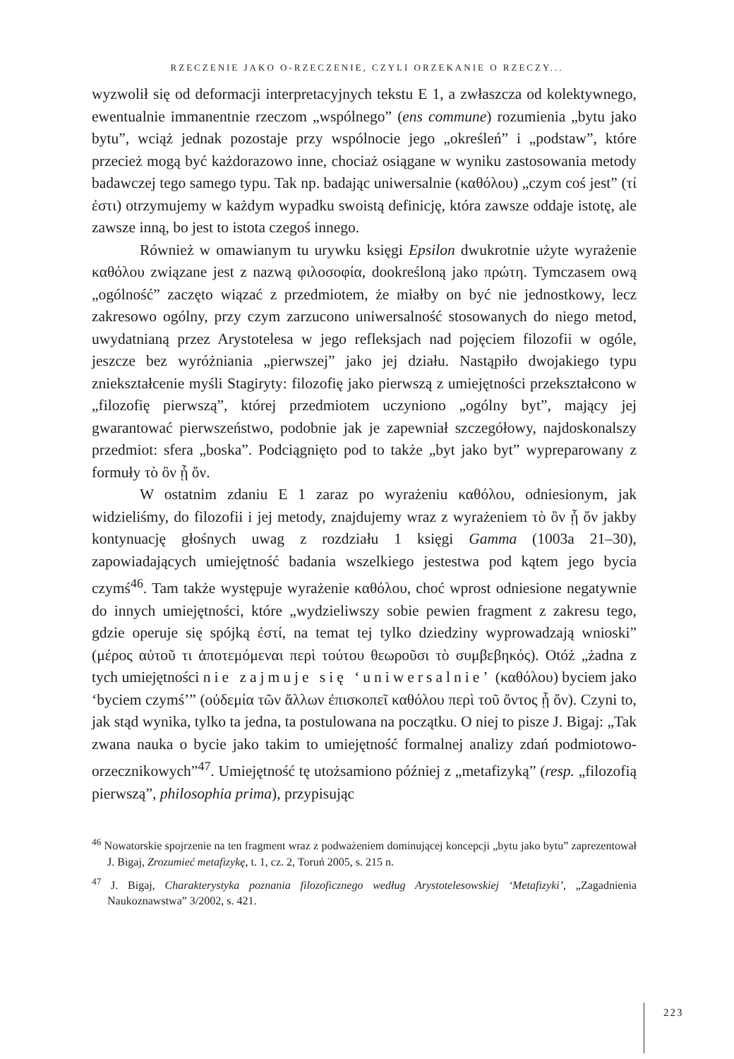RZECZENIE JAKO O-RZECZENIE, CZYLI ORZEKANIE O RZECZY...
wyzwolił się od deformacji interpretacyjnych tekstu E 1, a zwłaszcza od kolektywnego, ewentualnie immanentnie rzeczom „wspólnego” (ens commune) rozumienia „bytu jako bytu”, wciąż jednak pozostaje przy wspólnocie jego „określeń” i „podstaw”, które przecież mogą być każdorazowo inne, chociaż osiągane w wyniku zastosowania metody badawczej tego samego typu. Tak np. badając uniwersalnie (καθόλου) „czym coś jest” (τί ἐστι) otrzymujemy w każdym wypadku swoistą definicję, która zawsze oddaje istotę, ale zawsze inną, bo jest to istota czegoś innego.
Również w omawianym tu urywku księgi Epsilon dwukrotnie użyte wyrażenie καθόλου związane jest z nazwą φιλοσοφία, dookreśloną jako πρώτη. Tymczasem ową „ogólność” zaczęto wiązać z przedmiotem, że miałby on być nie jednostkowy, lecz zakresowo ogólny, przy czym zarzucono uniwersalność stosowanych do niego metod, uwydatnianą przez Arystotelesa w jego refleksjach nad pojęciem filozofii w ogóle, jeszcze bez wyróżniania „pierwszej” jako jej działu. Nastąpiło dwojakiego typu zniekształcenie myśli Stagiryty: filozofię jako pierwszą z umiejętności przekształcono w „filozofię pierwszą”, której przedmiotem uczyniono „ogólny byt”, mający jej gwarantować pierwszeństwo, podobnie jak je zapewniał szczegółowy, najdoskonalszy przedmiot: sfera „boska”. Podciągnięto pod to także „byt jako byt” wypreparowany z formuły τὸ ὂν ᾗ ὄν.
W ostatnim zdaniu E 1 zaraz po wyrażeniu καθόλου, odniesionym, jak widzieliśmy, do filozofii i jej metody, znajdujemy wraz z wyrażeniem τὸ ὂν ᾗ ὄν jakby kontynuację głośnych uwag z rozdziału 1 księgi Gamma (1003a 21–30), zapowiadających umiejętność badania wszelkiego jestestwa pod kątem jego bycia czymś<sup>46</sup>. Tam także występuje wyrażenie καθόλου, choć wprost odniesione negatywnie do innych umiejętności, które „wydzieliwszy sobie pewien fragment z zakresu tego, gdzie operuje się spójką ἐστί, na temat tej tylko dziedziny wyprowadzają wnioski” (μέρος αὐτοῦ τι ἀποτεμόμεναι περὶ τούτου θεωροῦσι τὸ συμβεβηκός). Otóż „żadna z tych umiejętności nie zajmuje się ‘uniwersalnie’ (καθόλου) byciem jako ‘byciem czymś’” (οὐδεμία τῶν ἄλλων ἐπισκοπεῖ καθόλου περὶ τοῦ ὄντος ᾗ ὄν). Czyni to, jak stąd wynika, tylko ta jedna, ta postulowana na początku. O niej to pisze J. Bigaj: „Tak zwana nauka o bycie jako takim to umiejętność formalnej analizy zdań podmiotowo-orzecznikowych”<sup>47</sup>. Umiejętność tę utożsamiono później z „metafizyką” (resp. „filozofią pierwszą”, philosophia prima), przypisując
<sup>46</sup> Nowatorskie spojrzenie na ten fragment wraz z podważeniem dominującej koncepcji „bytu jako bytu” zaprezentował J. Bigaj, Zrozumieć metafizykę, t. 1, cz. 2, Toruń 2005, s. 215 n.
<sup>47</sup> J. Bigaj, Charakterystyka poznania filozoficznego według Arystotelesowskiej ‘Metafizyki’, „Zagadnienia Naukoznawstwa” 3/2002, s. 421.
223